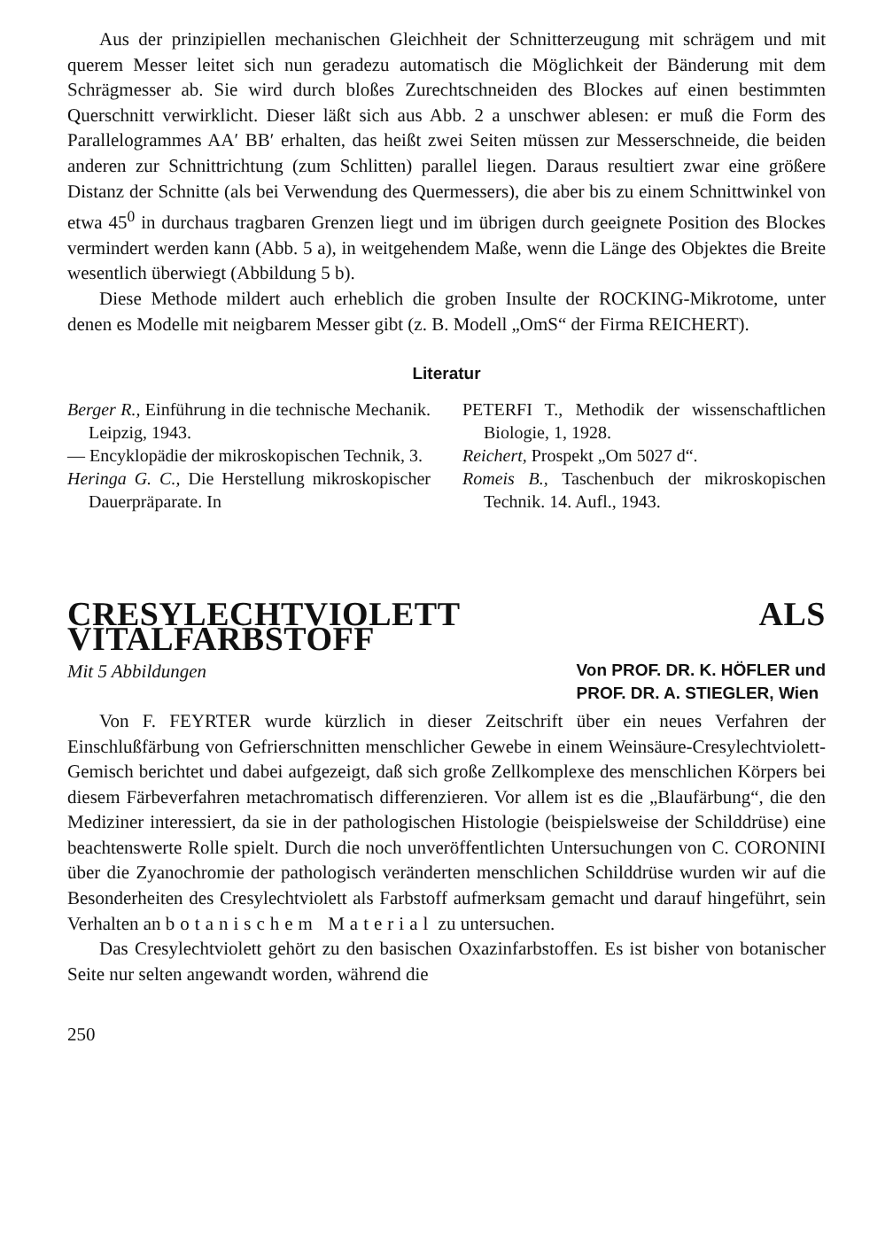Aus der prinzipiellen mechanischen Gleichheit der Schnitterzeugung mit schrägem und mit querem Messer leitet sich nun geradezu automatisch die Möglichkeit der Bänderung mit dem Schrägmesser ab. Sie wird durch bloßes Zurechtschneiden des Blockes auf einen bestimmten Querschnitt verwirklicht. Dieser läßt sich aus Abb. 2 a unschwer ablesen: er muß die Form des Parallelogrammes AA′ BB′ erhalten, das heißt zwei Seiten müssen zur Messerschneide, die beiden anderen zur Schnittrichtung (zum Schlitten) parallel liegen. Daraus resultiert zwar eine größere Distanz der Schnitte (als bei Verwendung des Quermessers), die aber bis zu einem Schnittwinkel von etwa 45<sup>0</sup> in durchaus tragbaren Grenzen liegt und im übrigen durch geeignete Position des Blockes vermindert werden kann (Abb. 5 a), in weitgehendem Maße, wenn die Länge des Objektes die Breite wesentlich überwiegt (Abbildung 5 b).
Diese Methode mildert auch erheblich die groben Insulte der ROCKING-Mikrotome, unter denen es Modelle mit neigbarem Messer gibt (z. B. Modell „OmS“ der Firma REICHERT).
Literatur
Berger R., Einführung in die technische Mechanik. Leipzig, 1943.
— Encyklopädie der mikroskopischen Technik, 3.
Heringa G. C., Die Herstellung mikroskopischer Dauerpräparate. In
PETERFI T., Methodik der wissenschaftlichen Biologie, 1, 1928.
Reichert, Prospekt „Om 5027 d“.
Romeis B., Taschenbuch der mikroskopischen Technik. 14. Aufl., 1943.
CRESYLECHTVIOLETT ALS VITALFARBSTOFF
Mit 5 Abbildungen
Von PROF. DR. K. HÖFLER und
PROF. DR. A. STIEGLER, Wien
Von F. FEYRTER wurde kürzlich in dieser Zeitschrift über ein neues Verfahren der Einschlußfärbung von Gefrierschnitten menschlicher Gewebe in einem Weinsäure-Cresylechtviolett-Gemisch berichtet und dabei aufgezeigt, daß sich große Zellkomplexe des menschlichen Körpers bei diesem Färbeverfahren metachromatisch differenzieren. Vor allem ist es die „Blaufärbung“, die den Mediziner interessiert, da sie in der pathologischen Histologie (beispielsweise der Schilddrüse) eine beachtenswerte Rolle spielt. Durch die noch unveröffentlichten Untersuchungen von C. CORONINI über die Zyanochromie der pathologisch veränderten menschlichen Schilddrüse wurden wir auf die Besonderheiten des Cresylechtviolett als Farbstoff aufmerksam gemacht und darauf hingeführt, sein Verhalten an botanischem Material zu untersuchen.
Das Cresylechtviolett gehört zu den basischen Oxazinfarbstoffen. Es ist bisher von botanischer Seite nur selten angewandt worden, während die
250